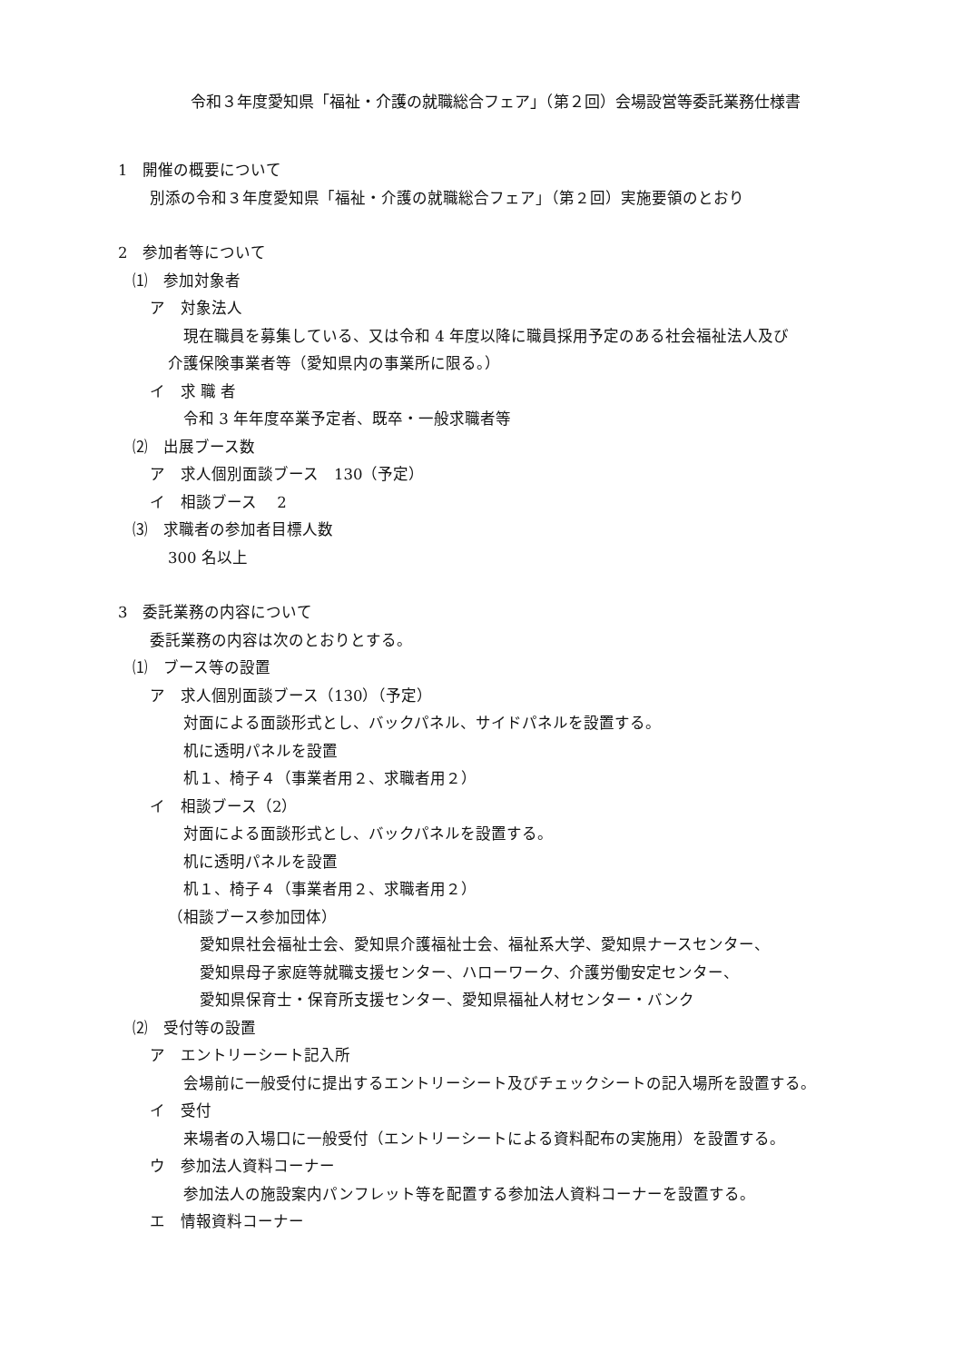令和３年度愛知県「福祉・介護の就職総合フェア」（第２回）会場設営等委託業務仕様書
1　開催の概要について
別添の令和３年度愛知県「福祉・介護の就職総合フェア」（第２回）実施要領のとおり
2　参加者等について
⑴　参加対象者
ア　対象法人
現在職員を募集している、又は令和 4 年度以降に職員採用予定のある社会福祉法人及び
介護保険事業者等（愛知県内の事業所に限る。）
イ　求 職 者
令和 3 年年度卒業予定者、既卒・一般求職者等
⑵　出展ブース数
ア　求人個別面談ブース　130（予定）
イ　相談ブース　 2
⑶　求職者の参加者目標人数
300 名以上
3　委託業務の内容について
委託業務の内容は次のとおりとする。
⑴　ブース等の設置
ア　求人個別面談ブース（130）（予定）
対面による面談形式とし、バックパネル、サイドパネルを設置する。
机に透明パネルを設置
机１、椅子４（事業者用２、求職者用２）
イ　相談ブース（2）
対面による面談形式とし、バックパネルを設置する。
机に透明パネルを設置
机１、椅子４（事業者用２、求職者用２）
（相談ブース参加団体）
愛知県社会福祉士会、愛知県介護福祉士会、福祉系大学、愛知県ナースセンター、
愛知県母子家庭等就職支援センター、ハローワーク、介護労働安定センター、
愛知県保育士・保育所支援センター、愛知県福祉人材センター・バンク
⑵　受付等の設置
ア　エントリーシート記入所
会場前に一般受付に提出するエントリーシート及びチェックシートの記入場所を設置する。
イ　受付
来場者の入場口に一般受付（エントリーシートによる資料配布の実施用）を設置する。
ウ　参加法人資料コーナー
参加法人の施設案内パンフレット等を配置する参加法人資料コーナーを設置する。
エ　情報資料コーナー